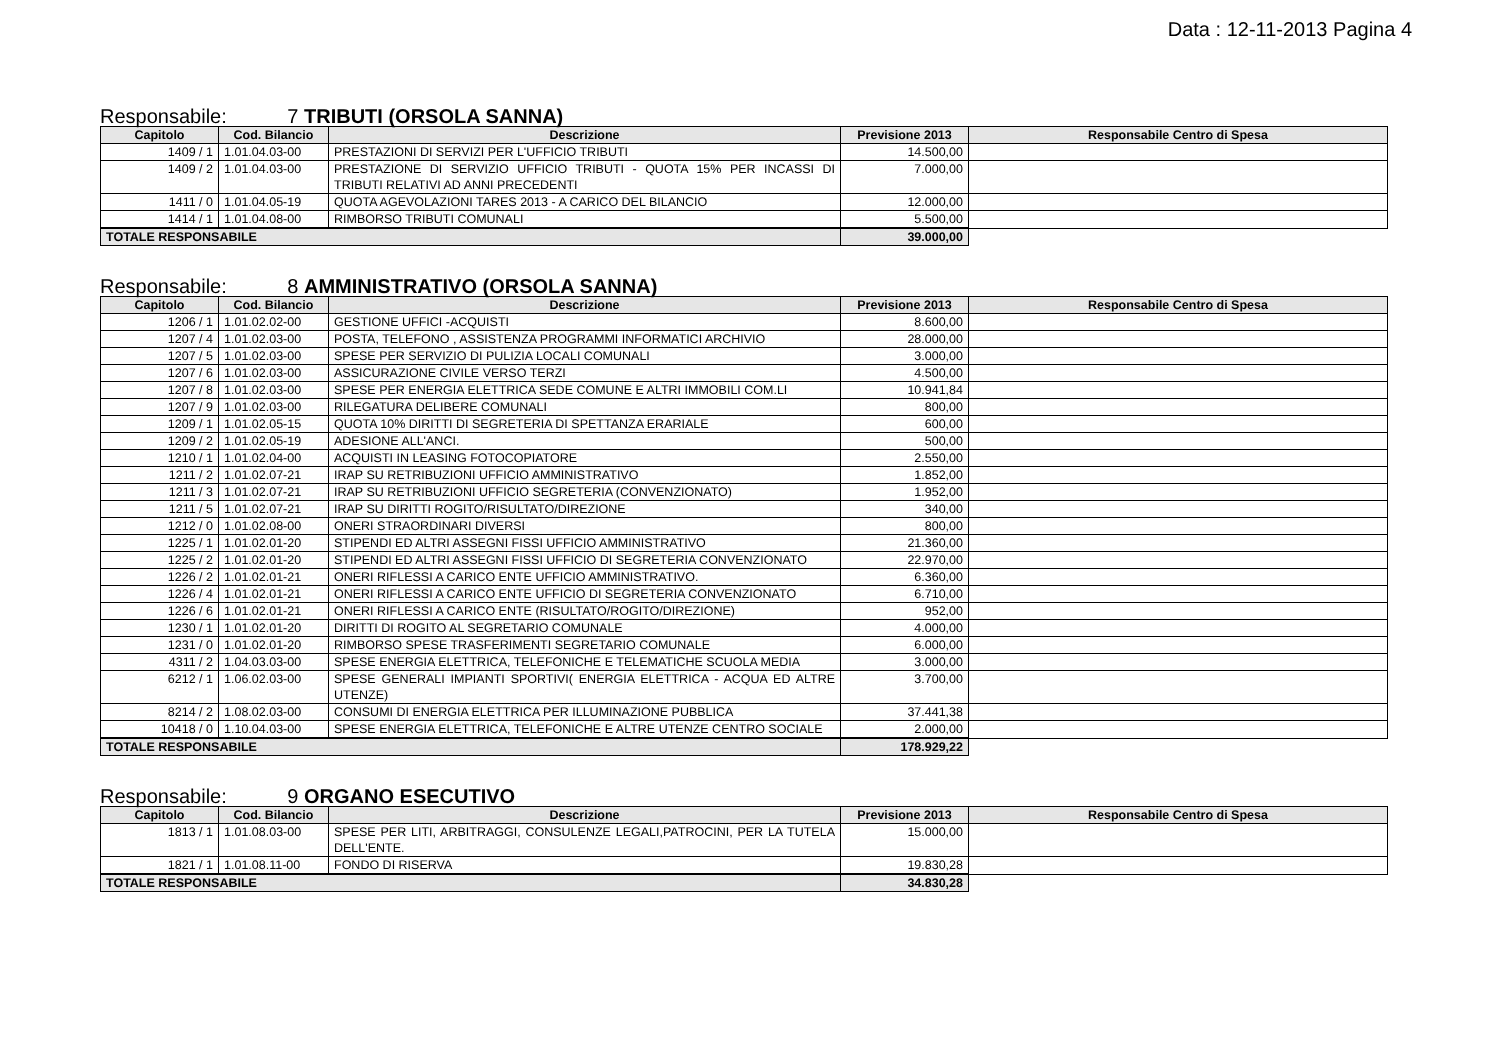Data : 12-11-2013 Pagina 4
Responsabile: 7 TRIBUTI (ORSOLA SANNA)
| Capitolo | Cod. Bilancio | Descrizione | Previsione 2013 | Responsabile Centro di Spesa |
| --- | --- | --- | --- | --- |
| 1409 / 1 | 1.01.04.03-00 | PRESTAZIONI DI SERVIZI PER L'UFFICIO TRIBUTI | 14.500,00 | |
| 1409 / 2 | 1.01.04.03-00 | PRESTAZIONE DI SERVIZIO UFFICIO TRIBUTI - QUOTA 15% PER INCASSI DI TRIBUTI RELATIVI AD ANNI PRECEDENTI | 7.000,00 | |
| 1411 / 0 | 1.01.04.05-19 | QUOTA AGEVOLAZIONI TARES 2013 - A CARICO DEL BILANCIO | 12.000,00 | |
| 1414 / 1 | 1.01.04.08-00 | RIMBORSO TRIBUTI COMUNALI | 5.500,00 | |
| TOTALE RESPONSABILE | | | 39.000,00 | |
Responsabile: 8 AMMINISTRATIVO (ORSOLA SANNA)
| Capitolo | Cod. Bilancio | Descrizione | Previsione 2013 | Responsabile Centro di Spesa |
| --- | --- | --- | --- | --- |
| 1206 / 1 | 1.01.02.02-00 | GESTIONE UFFICI -ACQUISTI | 8.600,00 | |
| 1207 / 4 | 1.01.02.03-00 | POSTA, TELEFONO , ASSISTENZA PROGRAMMI INFORMATICI ARCHIVIO | 28.000,00 | |
| 1207 / 5 | 1.01.02.03-00 | SPESE PER SERVIZIO DI PULIZIA LOCALI COMUNALI | 3.000,00 | |
| 1207 / 6 | 1.01.02.03-00 | ASSICURAZIONE CIVILE VERSO TERZI | 4.500,00 | |
| 1207 / 8 | 1.01.02.03-00 | SPESE PER ENERGIA ELETTRICA SEDE COMUNE E ALTRI IMMOBILI COM.LI | 10.941,84 | |
| 1207 / 9 | 1.01.02.03-00 | RILEGATURA DELIBERE COMUNALI | 800,00 | |
| 1209 / 1 | 1.01.02.05-15 | QUOTA 10% DIRITTI DI SEGRETERIA DI SPETTANZA ERARIALE | 600,00 | |
| 1209 / 2 | 1.01.02.05-19 | ADESIONE ALL'ANCI. | 500,00 | |
| 1210 / 1 | 1.01.02.04-00 | ACQUISTI IN LEASING FOTOCOPIATORE | 2.550,00 | |
| 1211 / 2 | 1.01.02.07-21 | IRAP SU RETRIBUZIONI UFFICIO AMMINISTRATIVO | 1.852,00 | |
| 1211 / 3 | 1.01.02.07-21 | IRAP SU RETRIBUZIONI UFFICIO SEGRETERIA (CONVENZIONATO) | 1.952,00 | |
| 1211 / 5 | 1.01.02.07-21 | IRAP SU DIRITTI ROGITO/RISULTATO/DIREZIONE | 340,00 | |
| 1212 / 0 | 1.01.02.08-00 | ONERI STRAORDINARI DIVERSI | 800,00 | |
| 1225 / 1 | 1.01.02.01-20 | STIPENDI ED ALTRI ASSEGNI FISSI UFFICIO AMMINISTRATIVO | 21.360,00 | |
| 1225 / 2 | 1.01.02.01-20 | STIPENDI ED ALTRI ASSEGNI FISSI UFFICIO DI SEGRETERIA CONVENZIONATO | 22.970,00 | |
| 1226 / 2 | 1.01.02.01-21 | ONERI RIFLESSI A CARICO ENTE UFFICIO AMMINISTRATIVO. | 6.360,00 | |
| 1226 / 4 | 1.01.02.01-21 | ONERI RIFLESSI A CARICO ENTE UFFICIO DI SEGRETERIA CONVENZIONATO | 6.710,00 | |
| 1226 / 6 | 1.01.02.01-21 | ONERI RIFLESSI A CARICO ENTE (RISULTATO/ROGITO/DIREZIONE) | 952,00 | |
| 1230 / 1 | 1.01.02.01-20 | DIRITTI DI ROGITO AL SEGRETARIO COMUNALE | 4.000,00 | |
| 1231 / 0 | 1.01.02.01-20 | RIMBORSO SPESE TRASFERIMENTI SEGRETARIO COMUNALE | 6.000,00 | |
| 4311 / 2 | 1.04.03.03-00 | SPESE ENERGIA ELETTRICA, TELEFONICHE E TELEMATICHE SCUOLA MEDIA | 3.000,00 | |
| 6212 / 1 | 1.06.02.03-00 | SPESE GENERALI IMPIANTI SPORTIVI( ENERGIA ELETTRICA - ACQUA ED ALTRE UTENZE) | 3.700,00 | |
| 8214 / 2 | 1.08.02.03-00 | CONSUMI DI ENERGIA ELETTRICA PER ILLUMINAZIONE PUBBLICA | 37.441,38 | |
| 10418 / 0 | 1.10.04.03-00 | SPESE ENERGIA ELETTRICA, TELEFONICHE E ALTRE UTENZE CENTRO SOCIALE | 2.000,00 | |
| TOTALE RESPONSABILE | | | 178.929,22 | |
Responsabile: 9 ORGANO ESECUTIVO
| Capitolo | Cod. Bilancio | Descrizione | Previsione 2013 | Responsabile Centro di Spesa |
| --- | --- | --- | --- | --- |
| 1813 / 1 | 1.01.08.03-00 | SPESE PER LITI, ARBITRAGGI, CONSULENZE LEGALI,PATROCINI, PER LA TUTELA DELL'ENTE. | 15.000,00 | |
| 1821 / 1 | 1.01.08.11-00 | FONDO DI RISERVA | 19.830,28 | |
| TOTALE RESPONSABILE | | | 34.830,28 | |